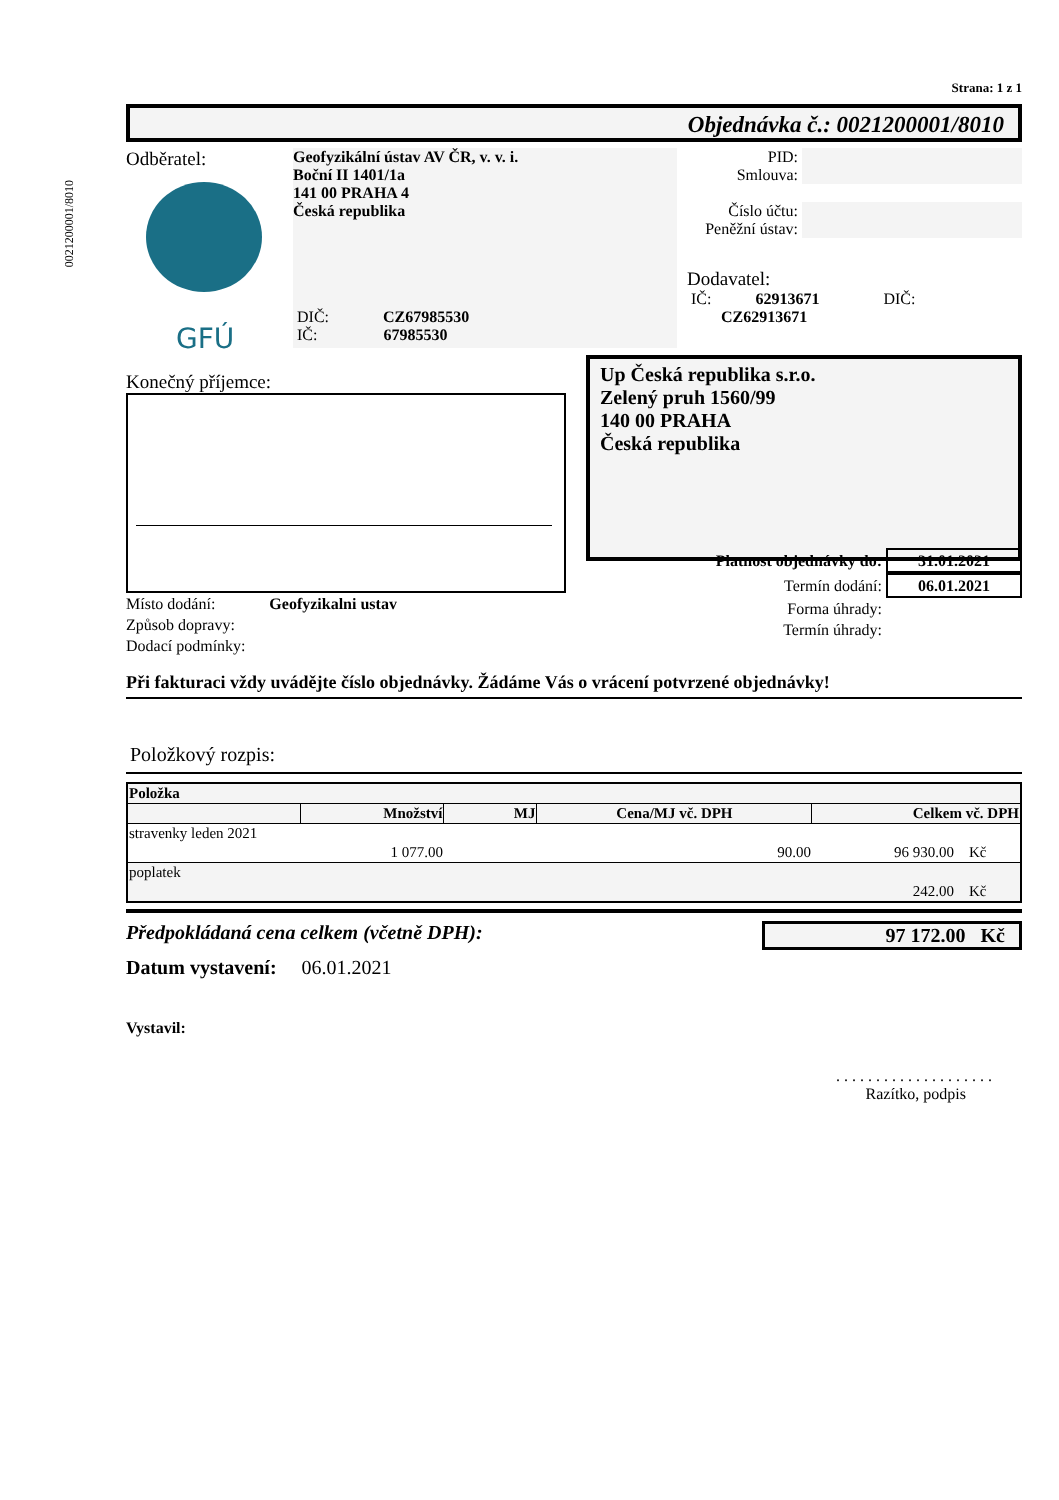0021200001/8010
Strana: 1 z 1
Objednávka č.: 0021200001/8010
Odběratel:
GFÚ
Geofyzikální ústav AV ČR, v. v. i.
Boční II 1401/1a
141 00 PRAHA 4
Česká republika
DIČ: CZ67985530
IČ: 67985530
PID:
Smlouva:
Číslo účtu:
Peněžní ústav:
Dodavatel:
IČ: 62913671 DIČ: CZ62913671
Konečný příjemce:
Up Česká republika s.r.o.
Zelený pruh 1560/99
140 00 PRAHA
Česká republika
Místo dodání: Geofyzikalni ustav
Způsob dopravy:
Dodací podmínky:
Platnost objednávky do: 31.01.2021
Termín dodání: 06.01.2021
Forma úhrady:
Termín úhrady:
Při fakturaci vždy uvádějte číslo objednávky. Žádáme Vás o vrácení potvrzené objednávky!
Položkový rozpis:
| Položka | | | | | |
| --- | --- | --- | --- | --- | --- |
| | Množství | MJ | Cena/MJ vč. DPH | Celkem vč. DPH | |
| stravenky leden 2021 | | | | | |
| | 1 077.00 | | 90.00 | 96 930.00 | Kč |
| poplatek | | | | | |
| | | | | 242.00 | Kč |
Předpokládaná cena celkem (včetně DPH):
97 172.00 Kč
Datum vystavení: 06.01.2021
Vystavil:
. . . . . . . . . . . . . . . . . . . .
Razítko, podpis